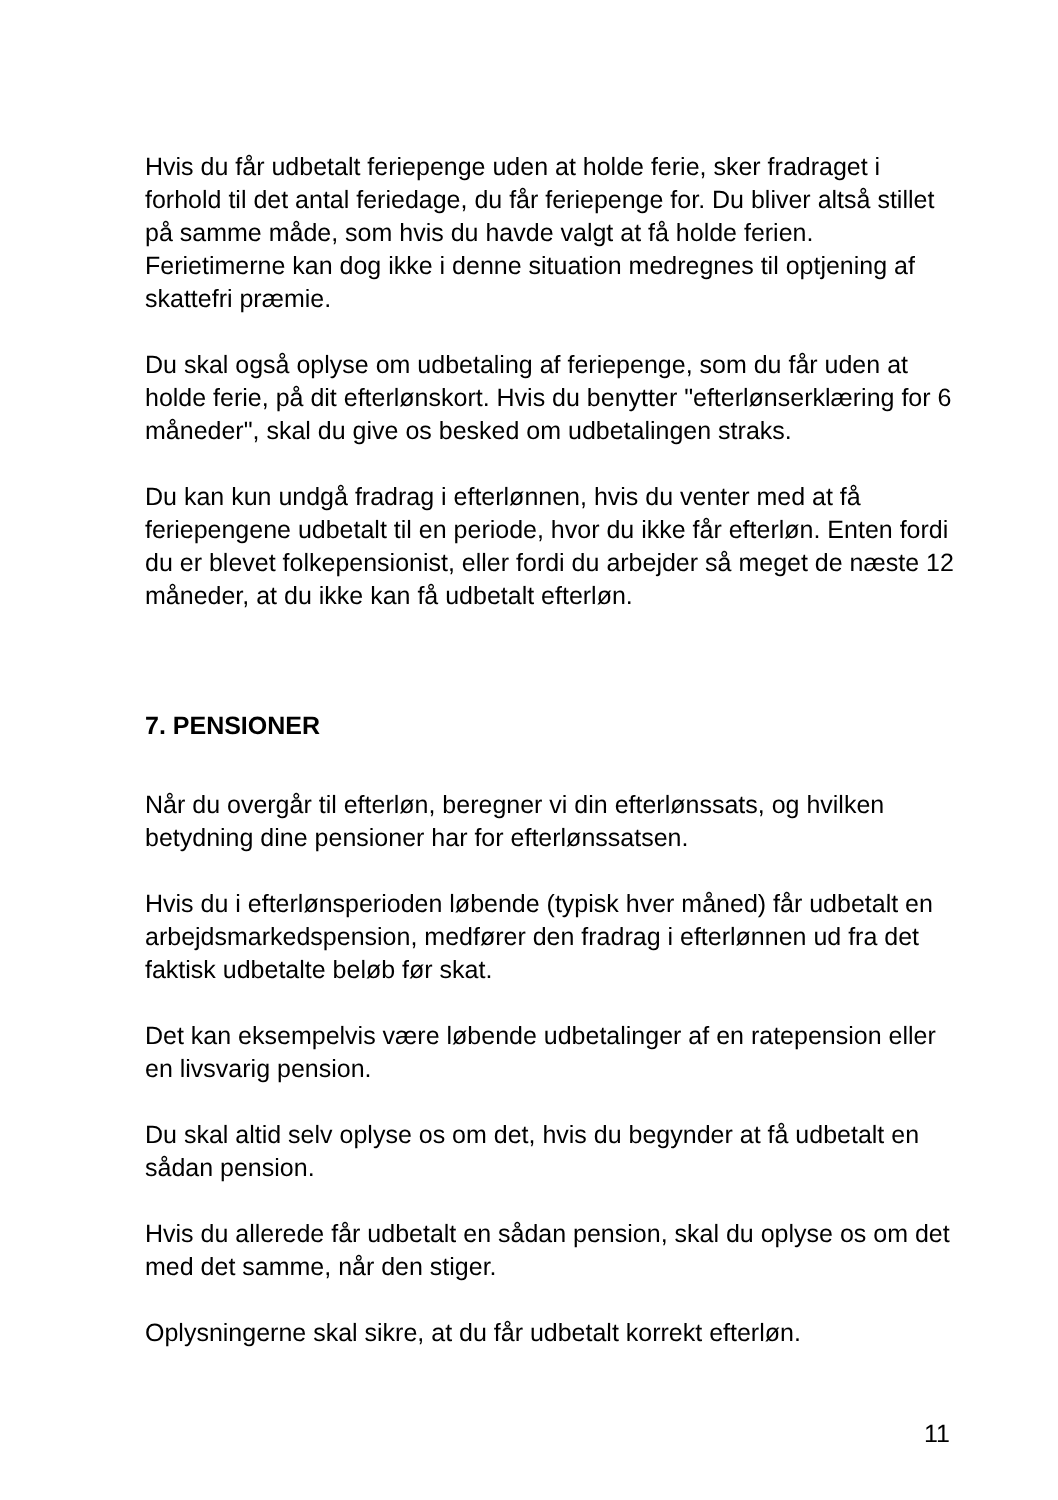Hvis du får udbetalt feriepenge uden at holde ferie, sker fradraget i forhold til det antal feriedage, du får feriepenge for. Du bliver altså stillet på samme måde, som hvis du havde valgt at få holde ferien. Ferietimerne kan dog ikke i denne situation medregnes til optjening af skattefri præmie.
Du skal også oplyse om udbetaling af feriepenge, som du får uden at holde ferie, på dit efterlønskort. Hvis du benytter "efterlønserklæring for 6 måneder", skal du give os besked om udbetalingen straks.
Du kan kun undgå fradrag i efterlønnen, hvis du venter med at få feriepengene udbetalt til en periode, hvor du ikke får efterløn. Enten fordi du er blevet folkepensionist, eller fordi du arbejder så meget de næste 12 måneder, at du ikke kan få udbetalt efterløn.
7. PENSIONER
Når du overgår til efterløn, beregner vi din efterlønssats, og hvilken betydning dine pensioner har for efterlønssatsen.
Hvis du i efterlønsperioden løbende (typisk hver måned) får udbetalt en arbejdsmarkedspension, medfører den fradrag i efterlønnen ud fra det faktisk udbetalte beløb før skat.
Det kan eksempelvis være løbende udbetalinger af en ratepension eller en livsvarig pension.
Du skal altid selv oplyse os om det, hvis du begynder at få udbetalt en sådan pension.
Hvis du allerede får udbetalt en sådan pension, skal du oplyse os om det med det samme, når den stiger.
Oplysningerne skal sikre, at du får udbetalt korrekt efterløn.
11